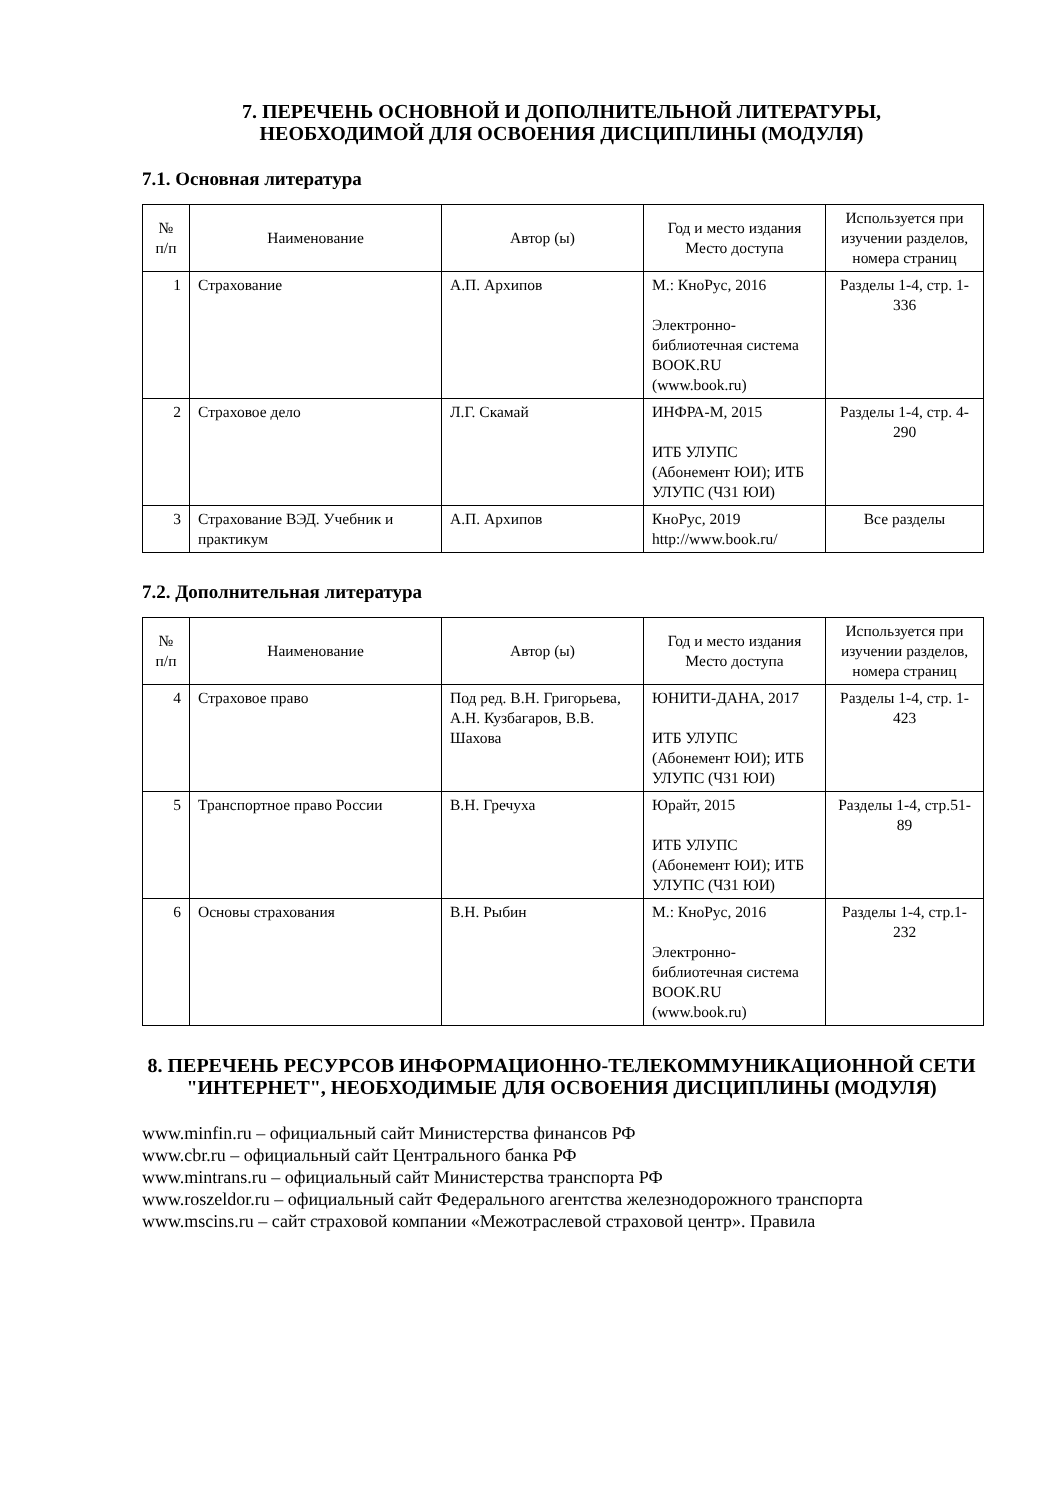7. ПЕРЕЧЕНЬ ОСНОВНОЙ И ДОПОЛНИТЕЛЬНОЙ ЛИТЕРАТУРЫ,
НЕОБХОДИМОЙ ДЛЯ ОСВОЕНИЯ ДИСЦИПЛИНЫ (МОДУЛЯ)
7.1. Основная литература
| № п/п | Наименование | Автор (ы) | Год и место издания Место доступа | Используется при изучении разделов, номера страниц |
| --- | --- | --- | --- | --- |
| 1 | Страхование | А.П. Архипов | М.: КноРус, 2016 Электронно-библиотечная система BOOK.RU (www.book.ru) | Разделы 1-4, стр. 1-336 |
| 2 | Страховое дело | Л.Г. Скамай | ИНФРА-М, 2015 ИТБ УЛУПС (Абонемент ЮИ); ИТБ УЛУПС (ЧЗ1 ЮИ) | Разделы 1-4, стр. 4-290 |
| 3 | Страхование ВЭД. Учебник и практикум | А.П. Архипов | КноРус, 2019 http://www.book.ru/ | Все разделы |
7.2. Дополнительная литература
| № п/п | Наименование | Автор (ы) | Год и место издания Место доступа | Используется при изучении разделов, номера страниц |
| --- | --- | --- | --- | --- |
| 4 | Страховое право | Под ред. В.Н. Григорьева, А.Н. Кузбагаров, В.В. Шахова | ЮНИТИ-ДАНА, 2017 ИТБ УЛУПС (Абонемент ЮИ); ИТБ УЛУПС (ЧЗ1 ЮИ) | Разделы 1-4, стр. 1-423 |
| 5 | Транспортное право России | В.Н. Гречуха | Юрайт, 2015 ИТБ УЛУПС (Абонемент ЮИ); ИТБ УЛУПС (ЧЗ1 ЮИ) | Разделы 1-4, стр.51-89 |
| 6 | Основы страхования | В.Н. Рыбин | М.: КноРус, 2016 Электронно-библиотечная система BOOK.RU (www.book.ru) | Разделы 1-4, стр.1-232 |
8. ПЕРЕЧЕНЬ РЕСУРСОВ ИНФОРМАЦИОННО-ТЕЛЕКОММУНИКАЦИОННОЙ СЕТИ "ИНТЕРНЕТ", НЕОБХОДИМЫЕ ДЛЯ ОСВОЕНИЯ ДИСЦИПЛИНЫ (МОДУЛЯ)
www.minfin.ru – официальный сайт Министерства финансов РФ
www.cbr.ru – официальный сайт Центрального банка РФ
www.mintrans.ru – официальный сайт Министерства транспорта РФ
www.roszeldor.ru – официальный сайт Федерального агентства железнодорожного транспорта
www.mscins.ru – сайт страховой компании «Межотраслевой страховой центр». Правила